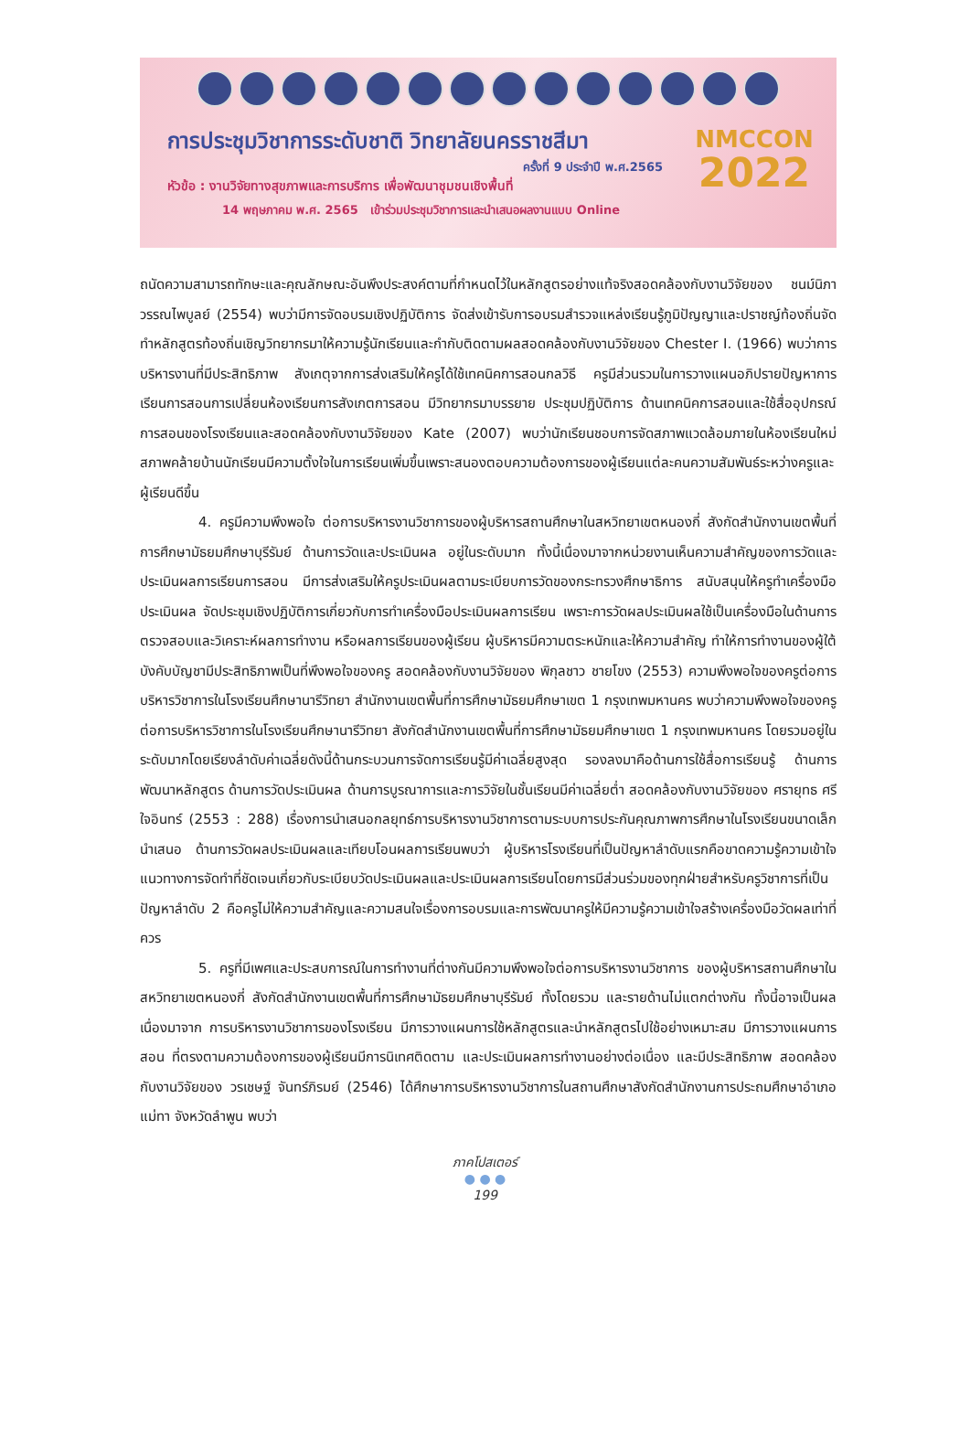การประชุมวิชาการระดับชาติ วิทยาลัยนครราชสีมา
ครั้งที่ 9 ประจำปี พ.ศ.2565
หัวข้อ : งานวิจัยทางสุขภาพและการบริการ เพื่อพัฒนาชุมชนเชิงพื้นที่
NMCCON
2022
14 พฤษภาคม พ.ศ. 2565 เข้าร่วมประชุมวิชาการและนำเสนอผลงานแบบ Online
ถนัดความสามารถทักษะและคุณลักษณะอันพึงประสงค์ตามที่กำหนดไว้ในหลักสูตรอย่างแท้จริงสอดคล้องกับงานวิจัยของ ชนม์นิภา วรรณไพบูลย์ (2554) พบว่ามีการจัดอบรมเชิงปฏิบัติการ จัดส่งเข้ารับการอบรมสำรวจแหล่งเรียนรู้ภูมิปัญญาและปราชญ์ท้องถิ่นจัดทำหลักสูตรท้องถิ่นเชิญวิทยากรมาให้ความรู้นักเรียนและกำกับติดตามผลสอดคล้องกับงานวิจัยของ Chester I. (1966) พบว่าการบริหารงานที่มีประสิทธิภาพ สังเกตุจากการส่งเสริมให้ครูได้ใช้เทคนิคการสอนกลวิธี ครูมีส่วนรวมในการวางแผนอภิปรายปัญหาการเรียนการสอนการเปลี่ยนห้องเรียนการสังเกตการสอน มีวิทยากรมาบรรยาย ประชุมปฏิบัติการ ด้านเทคนิคการสอนและใช้สื่ออุปกรณ์การสอนของโรงเรียนและสอดคล้องกับงานวิจัยของ Kate (2007) พบว่านักเรียนชอบการจัดสภาพแวดล้อมภายในห้องเรียนใหม่สภาพคล้ายบ้านนักเรียนมีความตั้งใจในการเรียนเพิ่มขึ้นเพราะสนองตอบความต้องการของผู้เรียนแต่ละคนความสัมพันธ์ระหว่างครูและผู้เรียนดีขึ้น
4. ครูมีความพึงพอใจ ต่อการบริหารงานวิชาการของผู้บริหารสถานศึกษาในสหวิทยาเขตหนองกี่ สังกัดสำนักงานเขตพื้นที่การศึกษามัธยมศึกษาบุรีรัมย์ ด้านการวัดและประเมินผล อยู่ในระดับมาก ทั้งนี้เนื่องมาจากหน่วยงานเห็นความสำคัญของการวัดและประเมินผลการเรียนการสอน มีการส่งเสริมให้ครูประเมินผลตามระเบียบการวัดของกระทรวงศึกษาธิการ สนับสนุนให้ครูทำเครื่องมือประเมินผล จัดประชุมเชิงปฏิบัติการเกี่ยวกับการทำเครื่องมือประเมินผลการเรียน เพราะการวัดผลประเมินผลใช้เป็นเครื่องมือในด้านการตรวจสอบและวิเคราะห์ผลการทำงาน หรือผลการเรียนของผู้เรียน ผู้บริหารมีความตระหนักและให้ความสำคัญ ทำให้การทำงานของผู้ใต้บังคับบัญชามีประสิทธิภาพเป็นที่พึงพอใจของครู สอดคล้องกับงานวิจัยของ พิกุลชาว ชายโขง (2553) ความพึงพอใจของครูต่อการบริหารวิชาการในโรงเรียนศึกษานารีวิทยา สำนักงานเขตพื้นที่การศึกษามัธยมศึกษาเขต 1 กรุงเทพมหานคร พบว่าความพึงพอใจของครูต่อการบริหารวิชาการในโรงเรียนศึกษานารีวิทยา สังกัดสำนักงานเขตพื้นที่การศึกษามัธยมศึกษาเขต 1 กรุงเทพมหานคร โดยรวมอยู่ในระดับมากโดยเรียงลำดับค่าเฉลี่ยดังนี้ด้านกระบวนการจัดการเรียนรู้มีค่าเฉลี่ยสูงสุด รองลงมาคือด้านการใช้สื่อการเรียนรู้ ด้านการพัฒนาหลักสูตร ด้านการวัดประเมินผล ด้านการบูรณาการและการวิจัยในชั้นเรียนมีค่าเฉลี่ยต่ำ สอดคล้องกับงานวิจัยของ ศรายุทธ ศรีใจอินทร์ (2553 : 288) เรื่องการนำเสนอกลยุทธ์การบริหารงานวิชาการตามระบบการประกันคุณภาพการศึกษาในโรงเรียนขนาดเล็กนำเสนอ ด้านการวัดผลประเมินผลและเทียบโอนผลการเรียนพบว่า ผู้บริหารโรงเรียนที่เป็นปัญหาลำดับแรกคือขาดความรู้ความเข้าใจแนวทางการจัดทำที่ชัดเจนเกี่ยวกับระเบียบวัดประเมินผลและประเมินผลการเรียนโดยการมีส่วนร่วมของทุกฝ่ายสำหรับครูวิชาการที่เป็นปัญหาลำดับ 2 คือครูไม่ให้ความสำคัญและความสนใจเรื่องการอบรมและการพัฒนาครูให้มีความรู้ความเข้าใจสร้างเครื่องมือวัดผลเท่าที่ควร
5. ครูที่มีเพศและประสบการณ์ในการทำงานที่ต่างกันมีความพึงพอใจต่อการบริหารงานวิชาการ ของผู้บริหารสถานศึกษาในสหวิทยาเขตหนองกี่ สังกัดสำนักงานเขตพื้นที่การศึกษามัธยมศึกษาบุรีรัมย์ ทั้งโดยรวม และรายด้านไม่แตกต่างกัน ทั้งนี้อาจเป็นผลเนื่องมาจาก การบริหารงานวิชาการของโรงเรียน มีการวางแผนการใช้หลักสูตรและนำหลักสูตรไปใช้อย่างเหมาะสม มีการวางแผนการสอน ที่ตรงตามความต้องการของผู้เรียนมีการนิเทศติดตาม และประเมินผลการทำงานอย่างต่อเนื่อง และมีประสิทธิภาพ สอดคล้องกับงานวิจัยของ วรเชษฐ์ จันทร์ภิรมย์ (2546) ได้ศึกษาการบริหารงานวิชาการในสถานศึกษาสังกัดสำนักงานการประถมศึกษาอำเภอแม่ทา จังหวัดลำพูน พบว่า
ภาคโปสเตอร์
● ● ●
199